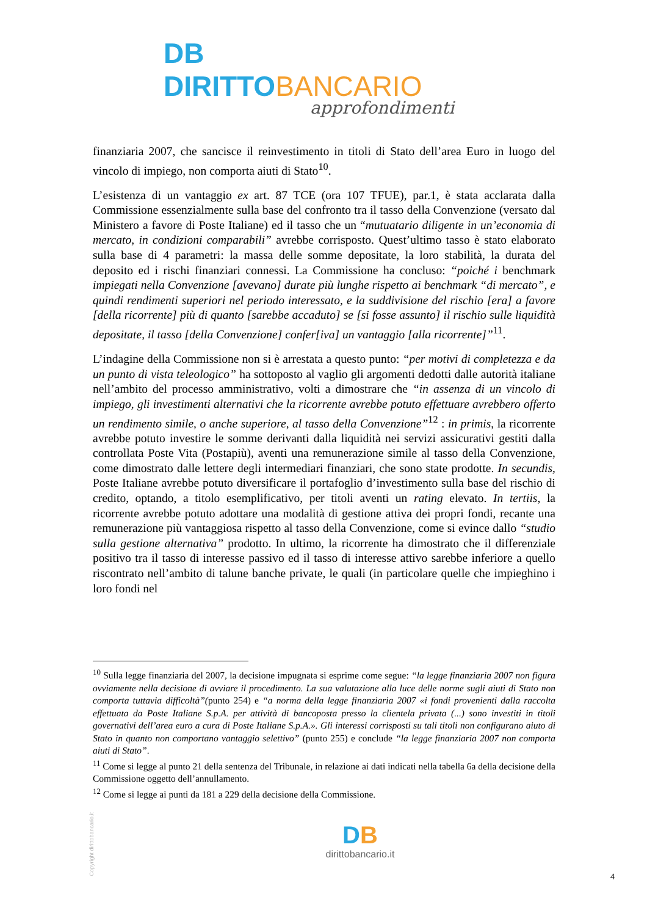DB DIRITTO BANCARIO
approfondimenti
finanziaria 2007, che sancisce il reinvestimento in titoli di Stato dell’area Euro in luogo del vincolo di impiego, non comporta aiuti di Stato<sup>10</sup>.
L’esistenza di un vantaggio ex art. 87 TCE (ora 107 TFUE), par.1, è stata acclarata dalla Commissione essenzialmente sulla base del confronto tra il tasso della Convenzione (versato dal Ministero a favore di Poste Italiane) ed il tasso che un “mutuatario diligente in un’economia di mercato, in condizioni comparabili” avrebbe corrisposto. Quest’ultimo tasso è stato elaborato sulla base di 4 parametri: la massa delle somme depositate, la loro stabilità, la durata del deposito ed i rischi finanziari connessi. La Commissione ha concluso: “poiché i benchmark impiegati nella Convenzione [avevano] durate più lunghe rispetto ai benchmark “di mercato”, e quindi rendimenti superiori nel periodo interessato, e la suddivisione del rischio [era] a favore [della ricorrente] più di quanto [sarebbe accaduto] se [si fosse assunto] il rischio sulle liquidità depositate, il tasso [della Convenzione] confer[iva] un vantaggio [alla ricorrente]”<sup>11</sup>.
L’indagine della Commissione non si è arrestata a questo punto: “per motivi di completezza e da un punto di vista teleologico” ha sottoposto al vaglio gli argomenti dedotti dalle autorità italiane nell’ambito del processo amministrativo, volti a dimostrare che “in assenza di un vincolo di impiego, gli investimenti alternativi che la ricorrente avrebbe potuto effettuare avrebbero offerto un rendimento simile, o anche superiore, al tasso della Convenzione”<sup>12</sup> : in primis, la ricorrente avrebbe potuto investire le somme derivanti dalla liquidità nei servizi assicurativi gestiti dalla controllata Poste Vita (Postapiù), aventi una remunerazione simile al tasso della Convenzione, come dimostrato dalle lettere degli intermediari finanziari, che sono state prodotte. In secundis, Poste Italiane avrebbe potuto diversificare il portafoglio d’investimento sulla base del rischio di credito, optando, a titolo esemplificativo, per titoli aventi un rating elevato. In tertiis, la ricorrente avrebbe potuto adottare una modalità di gestione attiva dei propri fondi, recante una remunerazione più vantaggiosa rispetto al tasso della Convenzione, come si evince dallo “studio sulla gestione alternativa” prodotto. In ultimo, la ricorrente ha dimostrato che il differenziale positivo tra il tasso di interesse passivo ed il tasso di interesse attivo sarebbe inferiore a quello riscontrato nell’ambito di talune banche private, le quali (in particolare quelle che impieghino i loro fondi nel
<sup>10</sup> Sulla legge finanziaria del 2007, la decisione impugnata si esprime come segue: “la legge finanziaria 2007 non figura ovviamente nella decisione di avviare il procedimento. La sua valutazione alla luce delle norme sugli aiuti di Stato non comporta tuttavia difficoltà”(punto 254) e “a norma della legge finanziaria 2007 «i fondi provenienti dalla raccolta effettuata da Poste Italiane S.p.A. per attività di bancoposta presso la clientela privata (...) sono investiti in titoli governativi dell’area euro a cura di Poste Italiane S.p.A.». Gli interessi corrisposti su tali titoli non configurano aiuto di Stato in quanto non comportano vantaggio selettivo” (punto 255) e conclude “la legge finanziaria 2007 non comporta aiuti di Stato”.
<sup>11</sup> Come si legge al punto 21 della sentenza del Tribunale, in relazione ai dati indicati nella tabella 6a della decisione della Commissione oggetto dell’annullamento.
<sup>12</sup> Come si legge ai punti da 181 a 229 della decisione della Commissione.
Copyright dirittobancario.it
DB
dirittobancario.it
4